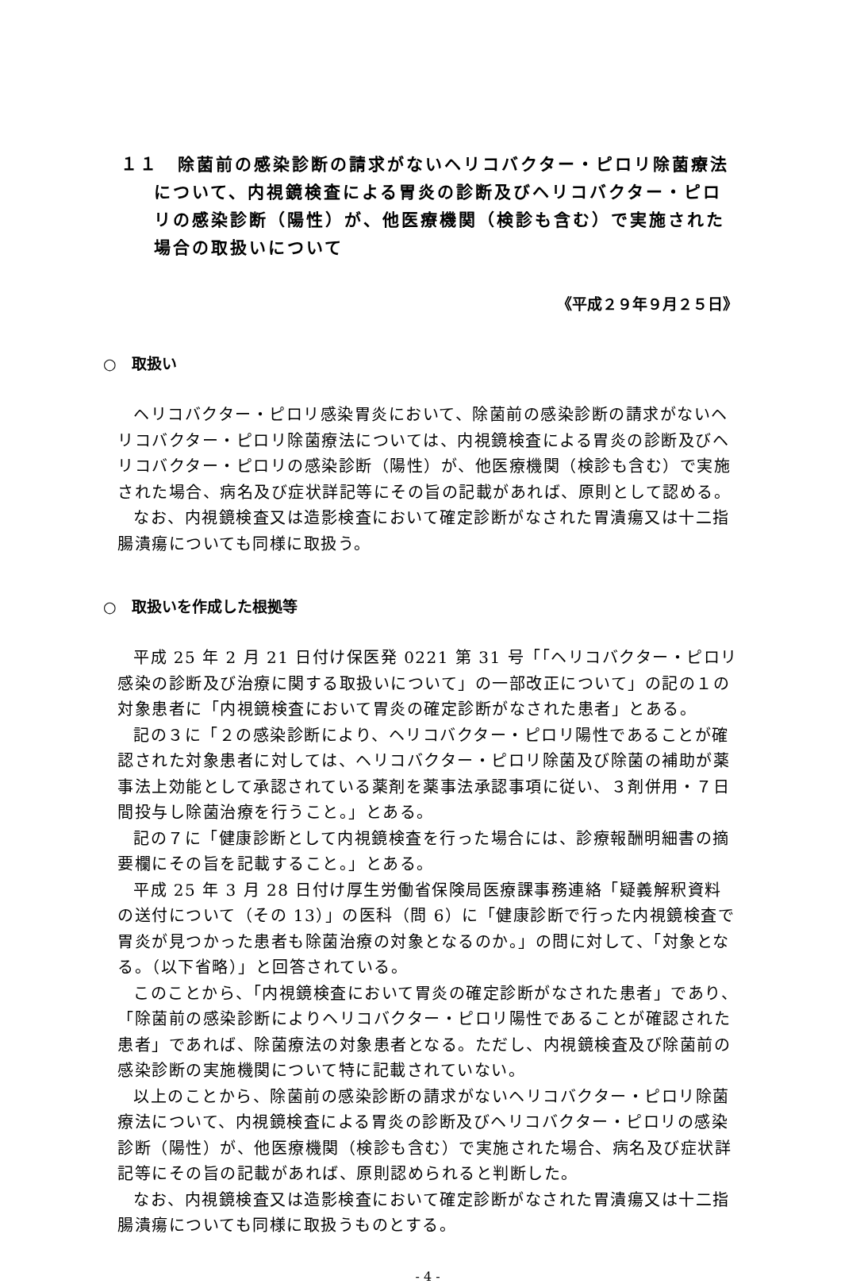１１　除菌前の感染診断の請求がないヘリコバクター・ピロリ除菌療法について、内視鏡検査による胃炎の診断及びヘリコバクター・ピロリの感染診断（陽性）が、他医療機関（検診も含む）で実施された場合の取扱いについて
《平成２９年９月２５日》
○　取扱い
ヘリコバクター・ピロリ感染胃炎において、除菌前の感染診断の請求がないヘリコバクター・ピロリ除菌療法については、内視鏡検査による胃炎の診断及びヘリコバクター・ピロリの感染診断（陽性）が、他医療機関（検診も含む）で実施された場合、病名及び症状詳記等にその旨の記載があれば、原則として認める。
なお、内視鏡検査又は造影検査において確定診断がなされた胃潰瘍又は十二指腸潰瘍についても同様に取扱う。
○　取扱いを作成した根拠等
平成 25 年 2 月 21 日付け保医発 0221 第 31 号「「ヘリコバクター・ピロリ感染の診断及び治療に関する取扱いについて」の一部改正について」の記の１の対象患者に「内視鏡検査において胃炎の確定診断がなされた患者」とある。
記の３に「２の感染診断により、ヘリコバクター・ピロリ陽性であることが確認された対象患者に対しては、ヘリコバクター・ピロリ除菌及び除菌の補助が薬事法上効能として承認されている薬剤を薬事法承認事項に従い、３剤併用・７日間投与し除菌治療を行うこと。」とある。
記の７に「健康診断として内視鏡検査を行った場合には、診療報酬明細書の摘要欄にその旨を記載すること。」とある。
平成 25 年 3 月 28 日付け厚生労働省保険局医療課事務連絡「疑義解釈資料の送付について（その 13）」の医科（問 6）に「健康診断で行った内視鏡検査で胃炎が見つかった患者も除菌治療の対象となるのか。」の問に対して、「対象となる。（以下省略）」と回答されている。
このことから、「内視鏡検査において胃炎の確定診断がなされた患者」であり、「除菌前の感染診断によりヘリコバクター・ピロリ陽性であることが確認された患者」であれば、除菌療法の対象患者となる。ただし、内視鏡検査及び除菌前の感染診断の実施機関について特に記載されていない。
以上のことから、除菌前の感染診断の請求がないヘリコバクター・ピロリ除菌療法について、内視鏡検査による胃炎の診断及びヘリコバクター・ピロリの感染診断（陽性）が、他医療機関（検診も含む）で実施された場合、病名及び症状詳記等にその旨の記載があれば、原則認められると判断した。
なお、内視鏡検査又は造影検査において確定診断がなされた胃潰瘍又は十二指腸潰瘍についても同様に取扱うものとする。
- 4 -